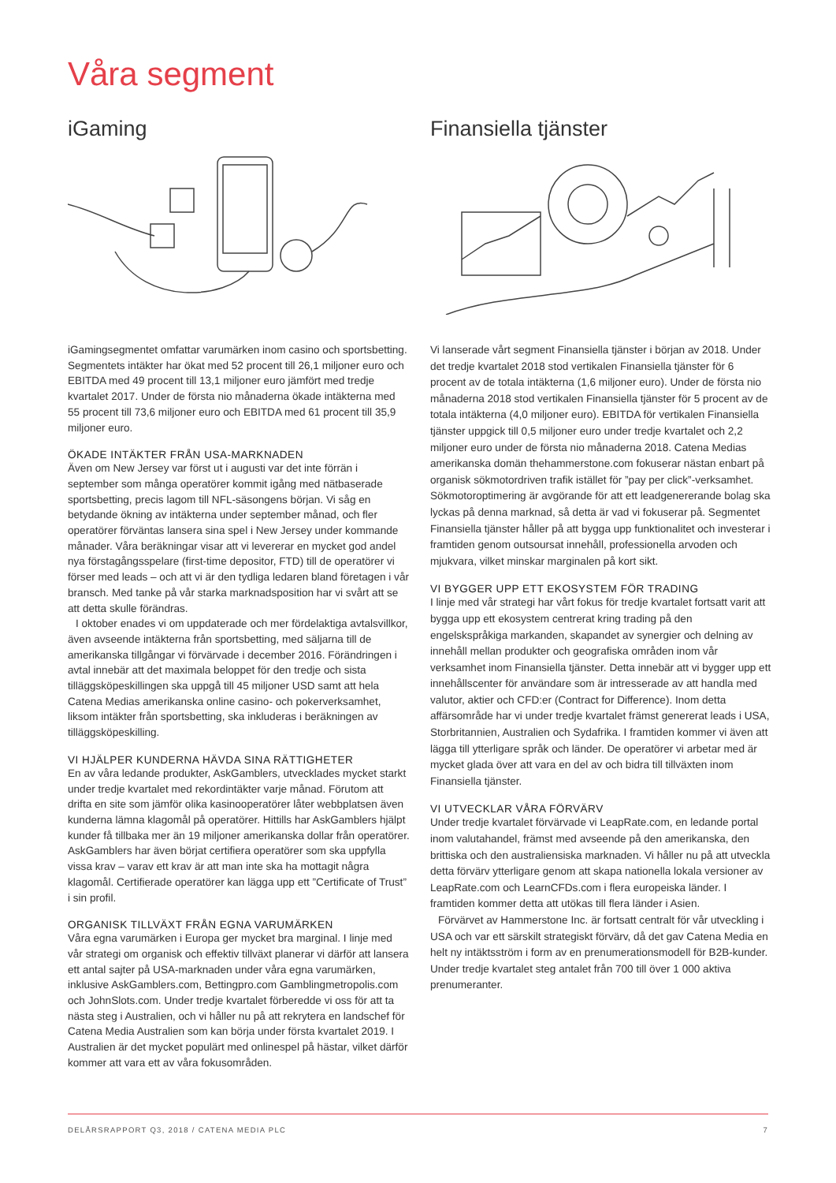Våra segment
iGaming
iGamingsegmentet omfattar varumärken inom casino och sportsbetting. Segmentets intäkter har ökat med 52 procent till 26,1 miljoner euro och EBITDA med 49 procent till 13,1 miljoner euro jämfört med tredje kvartalet 2017. Under de första nio månaderna ökade intäkterna med 55 procent till 73,6 miljoner euro och EBITDA med 61 procent till 35,9 miljoner euro.
ÖKADE INTÄKTER FRÅN USA-MARKNADEN
Även om New Jersey var först ut i augusti var det inte förrän i september som många operatörer kommit igång med nätbaserade sportsbetting, precis lagom till NFL-säsongens början. Vi såg en betydande ökning av intäkterna under september månad, och fler operatörer förväntas lansera sina spel i New Jersey under kommande månader. Våra beräkningar visar att vi levererar en mycket god andel nya förstagångsspelare (first-time depositor, FTD) till de operatörer vi förser med leads – och att vi är den tydliga ledaren bland företagen i vår bransch. Med tanke på vår starka marknadsposition har vi svårt att se att detta skulle förändras.
I oktober enades vi om uppdaterade och mer fördelaktiga avtalsvillkor, även avseende intäkterna från sportsbetting, med säljarna till de amerikanska tillgångar vi förvärvade i december 2016. Förändringen i avtal innebär att det maximala beloppet för den tredje och sista tilläggsköpeskillingen ska uppgå till 45 miljoner USD samt att hela Catena Medias amerikanska online casino- och pokerverksamhet, liksom intäkter från sportsbetting, ska inkluderas i beräkningen av tilläggsköpeskilling.
VI HJÄLPER KUNDERNA HÄVDA SINA RÄTTIGHETER
En av våra ledande produkter, AskGamblers, utvecklades mycket starkt under tredje kvartalet med rekordintäkter varje månad. Förutom att drifta en site som jämför olika kasinooperatörer låter webbplatsen även kunderna lämna klagomål på operatörer. Hittills har AskGamblers hjälpt kunder få tillbaka mer än 19 miljoner amerikanska dollar från operatörer. AskGamblers har även börjat certifiera operatörer som ska uppfylla vissa krav – varav ett krav är att man inte ska ha mottagit några klagomål. Certifierade operatörer kan lägga upp ett ”Certificate of Trust” i sin profil.
ORGANISK TILLVÄXT FRÅN EGNA VARUMÄRKEN
Våra egna varumärken i Europa ger mycket bra marginal. I linje med vår strategi om organisk och effektiv tillväxt planerar vi därför att lansera ett antal sajter på USA-marknaden under våra egna varumärken, inklusive AskGamblers.com, Bettingpro.com Gamblingmetropolis.com och JohnSlots.com. Under tredje kvartalet förberedde vi oss för att ta nästa steg i Australien, och vi håller nu på att rekrytera en landschef för Catena Media Australien som kan börja under första kvartalet 2019. I Australien är det mycket populärt med onlinespel på hästar, vilket därför kommer att vara ett av våra fokusområden.
Finansiella tjänster
Vi lanserade vårt segment Finansiella tjänster i början av 2018. Under det tredje kvartalet 2018 stod vertikalen Finansiella tjänster för 6 procent av de totala intäkterna (1,6 miljoner euro). Under de första nio månaderna 2018 stod vertikalen Finansiella tjänster för 5 procent av de totala intäkterna (4,0 miljoner euro). EBITDA för vertikalen Finansiella tjänster uppgick till 0,5 miljoner euro under tredje kvartalet och 2,2 miljoner euro under de första nio månaderna 2018. Catena Medias amerikanska domän thehammerstone.com fokuserar nästan enbart på organisk sökmotordriven trafik istället för ”pay per click”-verksamhet. Sökmotoroptimering är avgörande för att ett leadgenererande bolag ska lyckas på denna marknad, så detta är vad vi fokuserar på. Segmentet Finansiella tjänster håller på att bygga upp funktionalitet och investerar i framtiden genom outsoursat innehåll, professionella arvoden och mjukvara, vilket minskar marginalen på kort sikt.
VI BYGGER UPP ETT EKOSYSTEM FÖR TRADING
I linje med vår strategi har vårt fokus för tredje kvartalet fortsatt varit att bygga upp ett ekosystem centrerat kring trading på den engelskspråkiga markanden, skapandet av synergier och delning av innehåll mellan produkter och geografiska områden inom vår verksamhet inom Finansiella tjänster. Detta innebär att vi bygger upp ett innehållscenter för användare som är intresserade av att handla med valutor, aktier och CFD:er (Contract for Difference). Inom detta affärsområde har vi under tredje kvartalet främst genererat leads i USA, Storbritannien, Australien och Sydafrika. I framtiden kommer vi även att lägga till ytterligare språk och länder. De operatörer vi arbetar med är mycket glada över att vara en del av och bidra till tillväxten inom Finansiella tjänster.
VI UTVECKLAR VÅRA FÖRVÄRV
Under tredje kvartalet förvärvade vi LeapRate.com, en ledande portal inom valutahandel, främst med avseende på den amerikanska, den brittiska och den australiensiska marknaden. Vi håller nu på att utveckla detta förvärv ytterligare genom att skapa nationella lokala versioner av LeapRate.com och LearnCFDs.com i flera europeiska länder. I framtiden kommer detta att utökas till flera länder i Asien.
Förvärvet av Hammerstone Inc. är fortsatt centralt för vår utveckling i USA och var ett särskilt strategiskt förvärv, då det gav Catena Media en helt ny intäktsström i form av en prenumerationsmodell för B2B-kunder. Under tredje kvartalet steg antalet från 700 till över 1 000 aktiva prenumeranter.
DELÅRSRAPPORT Q3, 2018 / CATENA MEDIA PLC 7